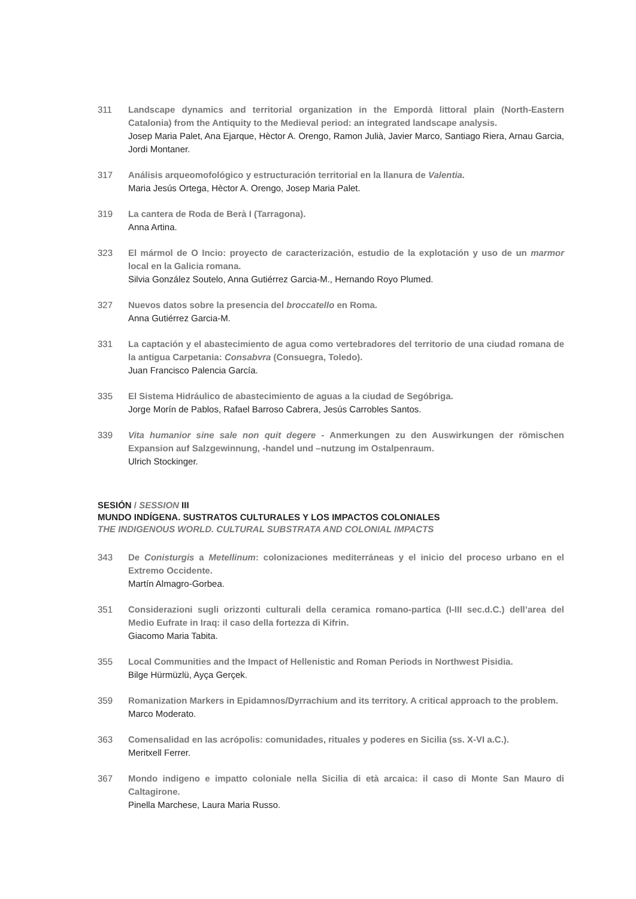311 Landscape dynamics and territorial organization in the Empordà littoral plain (North-Eastern Catalonia) from the Antiquity to the Medieval period: an integrated landscape analysis.
Josep Maria Palet, Ana Ejarque, Hèctor A. Orengo, Ramon Julià, Javier Marco, Santiago Riera, Arnau Garcia, Jordi Montaner.
317 Análisis arqueomofológico y estructuración territorial en la llanura de Valentia.
Maria Jesús Ortega, Hèctor A. Orengo, Josep Maria Palet.
319 La cantera de Roda de Berà I (Tarragona).
Anna Artina.
323 El mármol de O Incio: proyecto de caracterización, estudio de la explotación y uso de un marmor local en la Galicia romana.
Silvia González Soutelo, Anna Gutiérrez Garcia-M., Hernando Royo Plumed.
327 Nuevos datos sobre la presencia del broccatello en Roma.
Anna Gutiérrez Garcia-M.
331 La captación y el abastecimiento de agua como vertebradores del territorio de una ciudad romana de la antigua Carpetania: Consabvra (Consuegra, Toledo).
Juan Francisco Palencia García.
335 El Sistema Hidráulico de abastecimiento de aguas a la ciudad de Segóbriga.
Jorge Morín de Pablos, Rafael Barroso Cabrera, Jesús Carrobles Santos.
339 Vita humanior sine sale non quit degere - Anmerkungen zu den Auswirkungen der römischen Expansion auf Salzgewinnung, -handel und –nutzung im Ostalpenraum.
Ulrich Stockinger.
SESIÓN / SESSION III
MUNDO INDÍGENA. SUSTRATOS CULTURALES Y LOS IMPACTOS COLONIALES
THE INDIGENOUS WORLD. CULTURAL SUBSTRATA AND COLONIAL IMPACTS
343 De Conisturgis a Metellinum: colonizaciones mediterráneas y el inicio del proceso urbano en el Extremo Occidente.
Martín Almagro-Gorbea.
351 Considerazioni sugli orizzonti culturali della ceramica romano-partica (I-III sec.d.C.) dell’area del Medio Eufrate in Iraq: il caso della fortezza di Kifrin.
Giacomo Maria Tabita.
355 Local Communities and the Impact of Hellenistic and Roman Periods in Northwest Pisidia.
Bilge Hürmüzlü, Ayça Gerçek.
359 Romanization Markers in Epidamnos/Dyrrachium and its territory. A critical approach to the problem.
Marco Moderato.
363 Comensalidad en las acrópolis: comunidades, rituales y poderes en Sicilia (ss. X-VI a.C.).
Meritxell Ferrer.
367 Mondo indigeno e impatto coloniale nella Sicilia di età arcaica: il caso di Monte San Mauro di Caltagirone.
Pinella Marchese, Laura Maria Russo.